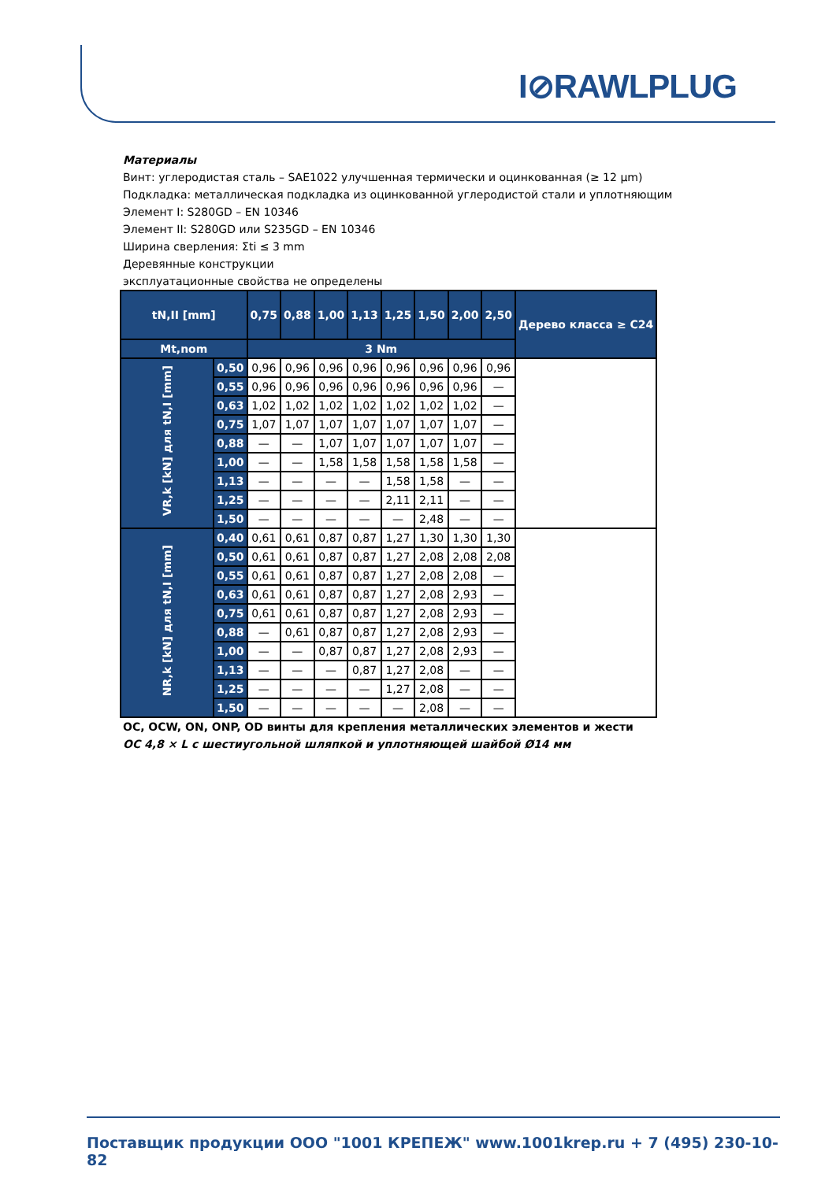I⊘RAWLPLUG
Материалы
Винт: углеродистая сталь – SAE1022 улучшенная термически и оцинкованная (≥ 12 µm)
Подкладка: металлическая подкладка из оцинкованной углеродистой стали и уплотняющим
Элемент I: S280GD – EN 10346
Элемент II: S280GD или S235GD – EN 10346
Ширина сверления: Σti ≤ 3 mm
Деревянные конструкции
эксплуатационные свойства не определены
| tN,II [mm] | | 0,75 | 0,88 | 1,00 | 1,13 | 1,25 | 1,50 | 2,00 | 2,50 | Дерево класса ≥ C24 |
| --- | --- | --- | --- | --- | --- | --- | --- | --- | --- | --- |
| Mt,nom | | 3 Nm | | | | | | | | |
| VR,k [kN] для tN,I [mm] | 0,50 | 0,96 | 0,96 | 0,96 | 0,96 | 0,96 | 0,96 | 0,96 | 0,96 | |
| | 0,55 | 0,96 | 0,96 | 0,96 | 0,96 | 0,96 | 0,96 | 0,96 | — | |
| | 0,63 | 1,02 | 1,02 | 1,02 | 1,02 | 1,02 | 1,02 | 1,02 | — | |
| | 0,75 | 1,07 | 1,07 | 1,07 | 1,07 | 1,07 | 1,07 | 1,07 | — | |
| | 0,88 | — | — | 1,07 | 1,07 | 1,07 | 1,07 | 1,07 | — | |
| | 1,00 | — | — | 1,58 | 1,58 | 1,58 | 1,58 | 1,58 | — | |
| | 1,13 | — | — | — | — | 1,58 | 1,58 | — | — | |
| | 1,25 | — | — | — | — | 2,11 | 2,11 | — | — | |
| | 1,50 | — | — | — | — | — | 2,48 | — | — | |
| NR,k [kN] для tN,I [mm] | 0,40 | 0,61 | 0,61 | 0,87 | 0,87 | 1,27 | 1,30 | 1,30 | 1,30 | |
| | 0,50 | 0,61 | 0,61 | 0,87 | 0,87 | 1,27 | 2,08 | 2,08 | 2,08 | |
| | 0,55 | 0,61 | 0,61 | 0,87 | 0,87 | 1,27 | 2,08 | 2,08 | — | |
| | 0,63 | 0,61 | 0,61 | 0,87 | 0,87 | 1,27 | 2,08 | 2,93 | — | |
| | 0,75 | 0,61 | 0,61 | 0,87 | 0,87 | 1,27 | 2,08 | 2,93 | — | |
| | 0,88 | — | 0,61 | 0,87 | 0,87 | 1,27 | 2,08 | 2,93 | — | |
| | 1,00 | — | — | 0,87 | 0,87 | 1,27 | 2,08 | 2,93 | — | |
| | 1,13 | — | — | — | 0,87 | 1,27 | 2,08 | — | — | |
| | 1,25 | — | — | — | — | 1,27 | 2,08 | — | — | |
| | 1,50 | — | — | — | — | — | 2,08 | — | — | |
OC, OCW, ON, ONP, OD винты для крепления металлических элементов и жести
OC 4,8 × L с шестиугольной шляпкой и уплотняющей шайбой Ø14 мм
Поставщик продукции ООО "1001 КРЕПЕЖ" www.1001krep.ru + 7 (495) 230-10-82